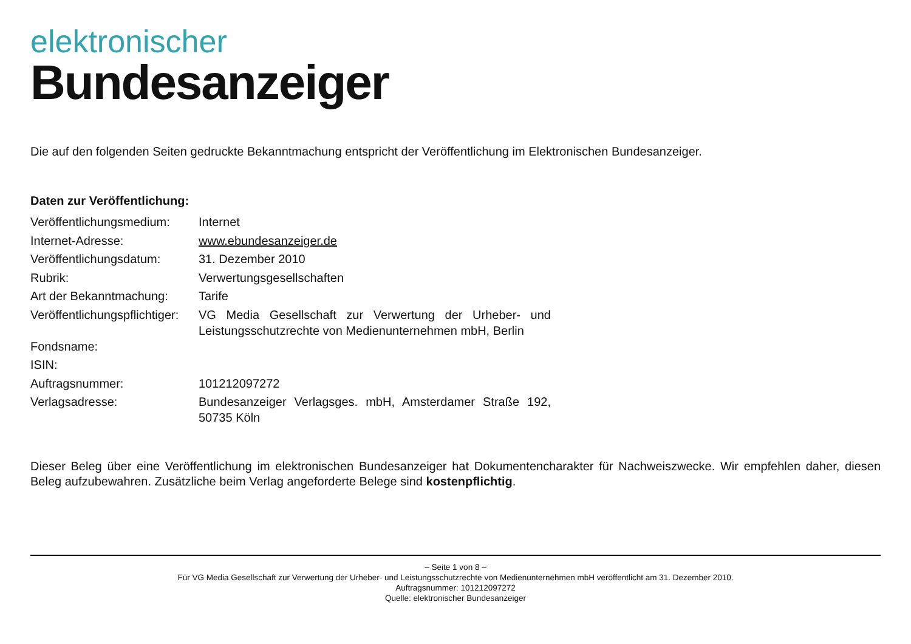elektronischer
Bundesanzeiger
Die auf den folgenden Seiten gedruckte Bekanntmachung entspricht der Veröffentlichung im Elektronischen Bundesanzeiger.
Daten zur Veröffentlichung:
| Veröffentlichungsmedium: | Internet |
| Internet-Adresse: | www.ebundesanzeiger.de |
| Veröffentlichungsdatum: | 31. Dezember 2010 |
| Rubrik: | Verwertungsgesellschaften |
| Art der Bekanntmachung: | Tarife |
| Veröffentlichungspflichtiger: | VG Media Gesellschaft zur Verwertung der Urheber- und Leistungsschutzrechte von Medienunternehmen mbH, Berlin |
| Fondsname: | |
| ISIN: | |
| Auftragsnummer: | 101212097272 |
| Verlagsadresse: | Bundesanzeiger Verlagsges. mbH, Amsterdamer Straße 192, 50735 Köln |
Dieser Beleg über eine Veröffentlichung im elektronischen Bundesanzeiger hat Dokumentencharakter für Nachweiszwecke. Wir empfehlen daher, diesen Beleg aufzubewahren. Zusätzliche beim Verlag angeforderte Belege sind kostenpflichtig.
– Seite 1 von 8 –
Für VG Media Gesellschaft zur Verwertung der Urheber- und Leistungsschutzrechte von Medienunternehmen mbH veröffentlicht am 31. Dezember 2010.
Auftragsnummer: 101212097272
Quelle: elektronischer Bundesanzeiger